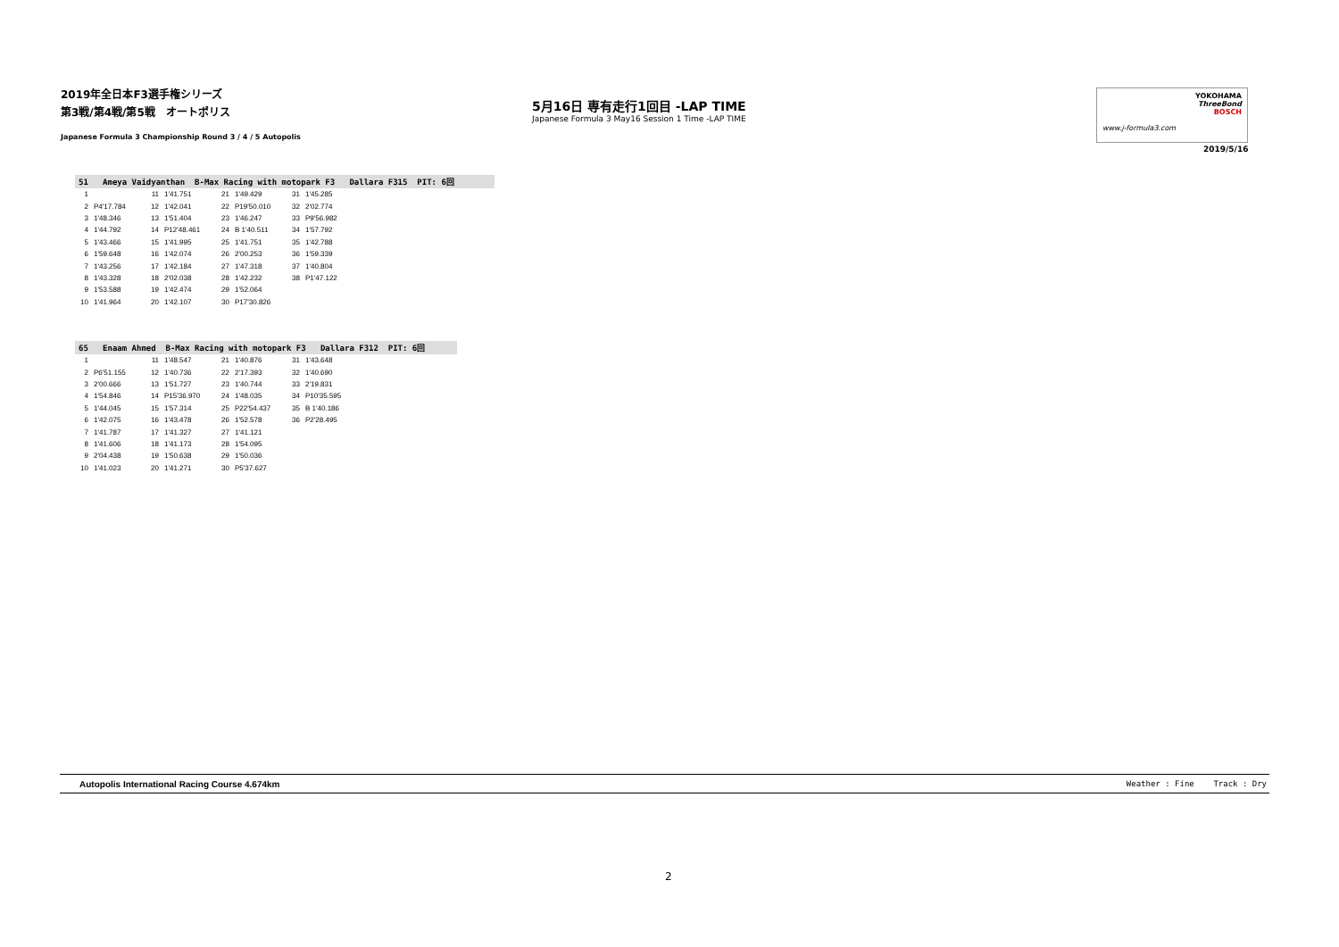2019年全日本F3選手権シリーズ
第3戦/第4戦/第5戦　オートポリス
Japanese Formula 3 Championship Round 3 / 4 / 5 Autopolis
5月16日 専有走行1回目 -LAP TIME
Japanese Formula 3 May16 Session 1 Time -LAP TIME
www.j-formula3.com
YOKOHAMA
ThreeBond
BOSCH
2019/5/16
51 Ameya Vaidyanthan B-Max Racing with motopark F3 Dallara F315 PIT: 6回
| 1 | | 11 | 1'41.751 | 21 | 1'49.429 | 31 | 1'45.285 |
| 2 | P4'17.784 | 12 | 1'42.041 | 22 | P19'50.010 | 32 | 2'02.774 |
| 3 | 1'48.346 | 13 | 1'51.404 | 23 | 1'46.247 | 33 | P9'56.982 |
| 4 | 1'44.792 | 14 | P12'48.461 | 24 | B 1'40.511 | 34 | 1'57.792 |
| 5 | 1'43.466 | 15 | 1'41.995 | 25 | 1'41.751 | 35 | 1'42.788 |
| 6 | 1'59.648 | 16 | 1'42.074 | 26 | 2'00.253 | 36 | 1'59.339 |
| 7 | 1'43.256 | 17 | 1'42.184 | 27 | 1'47.318 | 37 | 1'40.804 |
| 8 | 1'43.328 | 18 | 2'02.038 | 28 | 1'42.232 | 38 | P1'47.122 |
| 9 | 1'53.588 | 19 | 1'42.474 | 29 | 1'52.064 | | |
| 10 | 1'41.964 | 20 | 1'42.107 | 30 | P17'30.826 | | |
65 Enaam Ahmed B-Max Racing with motopark F3 Dallara F312 PIT: 6回
| 1 | | 11 | 1'48.547 | 21 | 1'40.876 | 31 | 1'43.648 |
| 2 | P6'51.155 | 12 | 1'40.736 | 22 | 2'17.393 | 32 | 1'40.690 |
| 3 | 2'00.666 | 13 | 1'51.727 | 23 | 1'40.744 | 33 | 2'19.831 |
| 4 | 1'54.846 | 14 | P15'36.970 | 24 | 1'48.035 | 34 | P10'35.595 |
| 5 | 1'44.045 | 15 | 1'57.314 | 25 | P22'54.437 | 35 | B 1'40.186 |
| 6 | 1'42.075 | 16 | 1'43.478 | 26 | 1'52.578 | 36 | P2'28.495 |
| 7 | 1'41.787 | 17 | 1'41.327 | 27 | 1'41.121 | | |
| 8 | 1'41.606 | 18 | 1'41.173 | 28 | 1'54.095 | | |
| 9 | 2'04.438 | 19 | 1'50.638 | 29 | 1'50.036 | | |
| 10 | 1'41.023 | 20 | 1'41.271 | 30 | P5'37.627 | | |
Autopolis International Racing Course 4.674km Weather : Fine Track : Dry
2